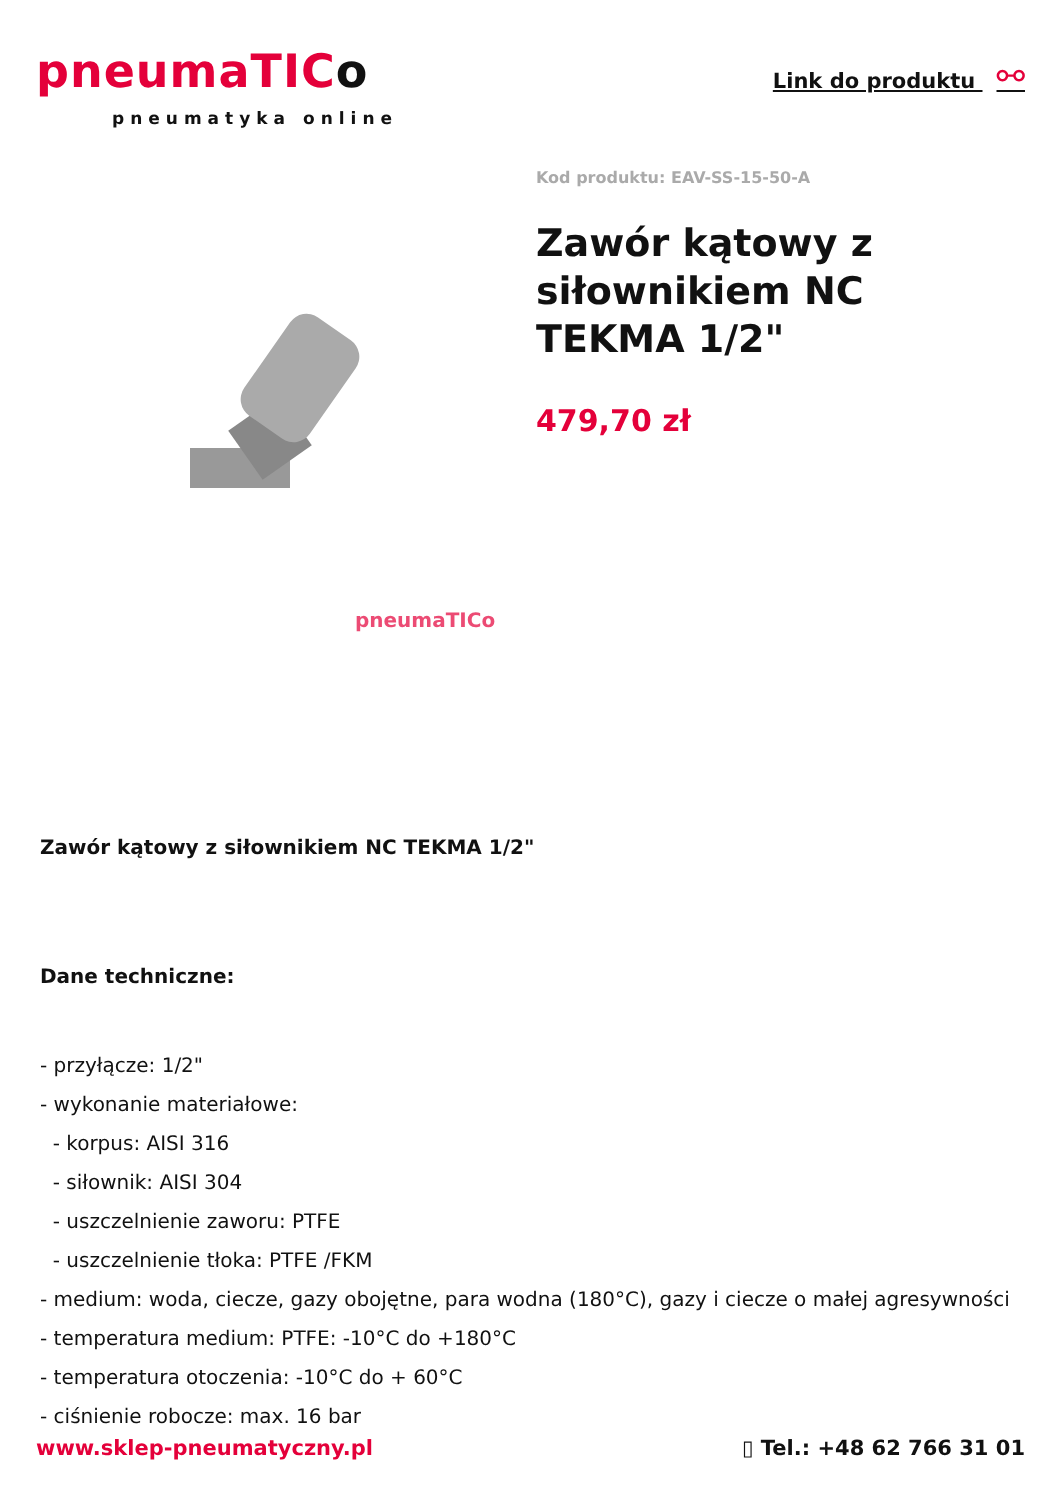pneumaTICo
pneumatyka online
Link do produktu ⚯
pneumaTICo
Kod produktu: EAV-SS-15-50-A
Zawór kątowy z siłownikiem NC TEKMA 1/2"
479,70 zł
Zawór kątowy z siłownikiem NC TEKMA 1/2"
Dane techniczne:
- przyłącze: 1/2"
- wykonanie materiałowe:
- korpus: AISI 316
- siłownik: AISI 304
- uszczelnienie zaworu: PTFE
- uszczelnienie tłoka: PTFE /FKM
- medium: woda, ciecze, gazy obojętne, para wodna (180°C), gazy i ciecze o małej agresywności
- temperatura medium: PTFE: -10°C do +180°C
- temperatura otoczenia: -10°C do + 60°C
- ciśnienie robocze: max. 16 bar
www.sklep-pneumatyczny.pl ▯ Tel.: +48 62 766 31 01